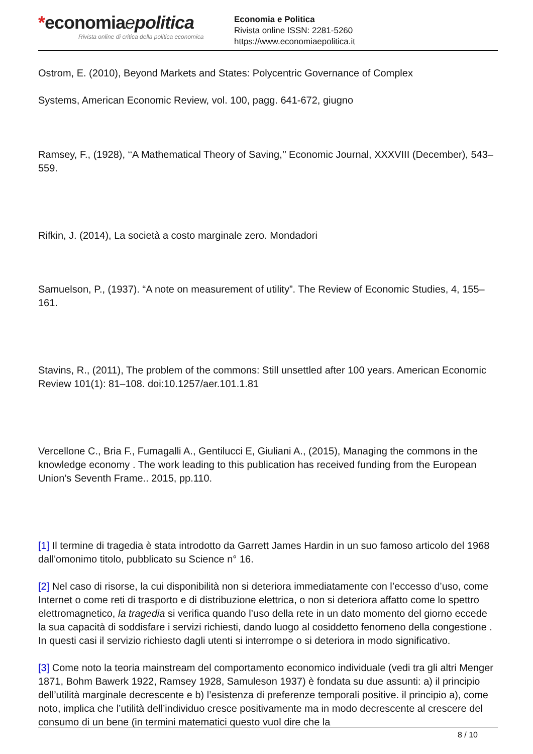*economiaepolitica
Rivista online di critica della politica economica
Economia e Politica
Rivista online ISSN: 2281-5260
https://www.economiaepolitica.it
Ostrom, E. (2010), Beyond Markets and States: Polycentric Governance of Complex
Systems, American Economic Review, vol. 100, pagg. 641-672, giugno
Ramsey, F., (1928), ‘‘A Mathematical Theory of Saving,’’ Economic Journal, XXXVIII (December), 543–559.
Rifkin, J. (2014), La società a costo marginale zero. Mondadori
Samuelson, P., (1937). “A note on measurement of utility”. The Review of Economic Studies, 4, 155–161.
Stavins, R., (2011), The problem of the commons: Still unsettled after 100 years. American Economic Review 101(1): 81–108. doi:10.1257/aer.101.1.81
Vercellone C., Bria F., Fumagalli A., Gentilucci E, Giuliani A., (2015), Managing the commons in the knowledge economy . The work leading to this publication has received funding from the European Union’s Seventh Frame.. 2015, pp.110.
[1] Il termine di tragedia è stata introdotto da Garrett James Hardin in un suo famoso articolo del 1968 dall'omonimo titolo, pubblicato su Science n° 16.
[2] Nel caso di risorse, la cui disponibilità non si deteriora immediatamente con l’eccesso d’uso, come Internet o come reti di trasporto e di distribuzione elettrica, o non si deteriora affatto come lo spettro elettromagnetico, la tragedia si verifica quando l’uso della rete in un dato momento del giorno eccede la sua capacità di soddisfare i servizi richiesti, dando luogo al cosiddetto fenomeno della congestione . In questi casi il servizio richiesto dagli utenti si interrompe o si deteriora in modo significativo.
[3] Come noto la teoria mainstream del comportamento economico individuale (vedi tra gli altri Menger 1871, Bohm Bawerk 1922, Ramsey 1928, Samuleson 1937) è fondata su due assunti: a) il principio dell’utilità marginale decrescente e b) l’esistenza di preferenze temporali positive. il principio a), come noto, implica che l’utilità dell’individuo cresce positivamente ma in modo decrescente al crescere del consumo di un bene (in termini matematici questo vuol dire che la
8 / 10